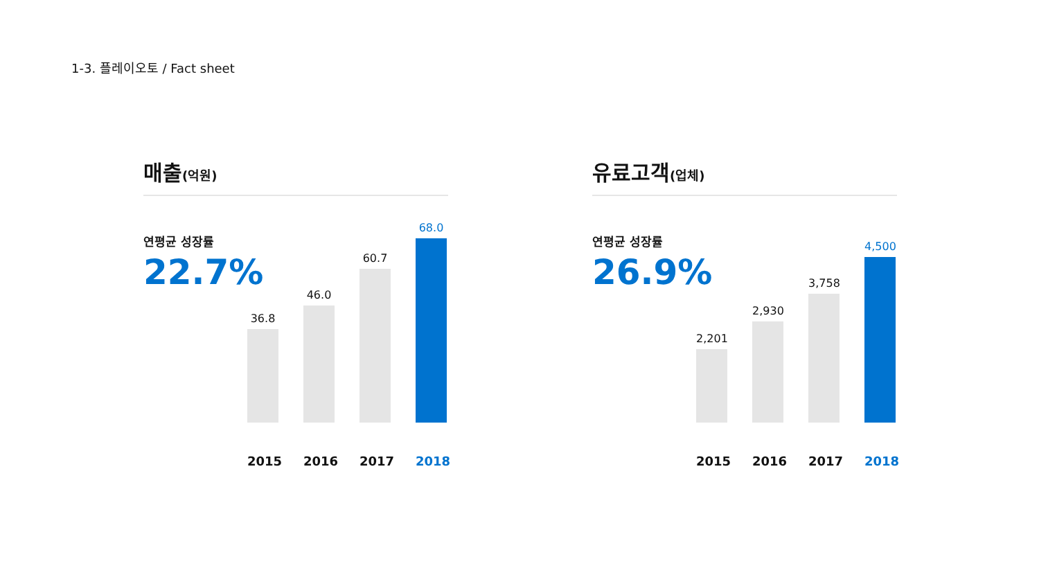1-3. 플레이오토 / Fact sheet
매출(억원)
연평균 성장률
22.7%
36.8
46.0
60.7
68.0
2015 2016 2017 2018
유료고객(업체)
연평균 성장률
26.9%
2,201
2,930
3,758
4,500
2015 2016 2017 2018